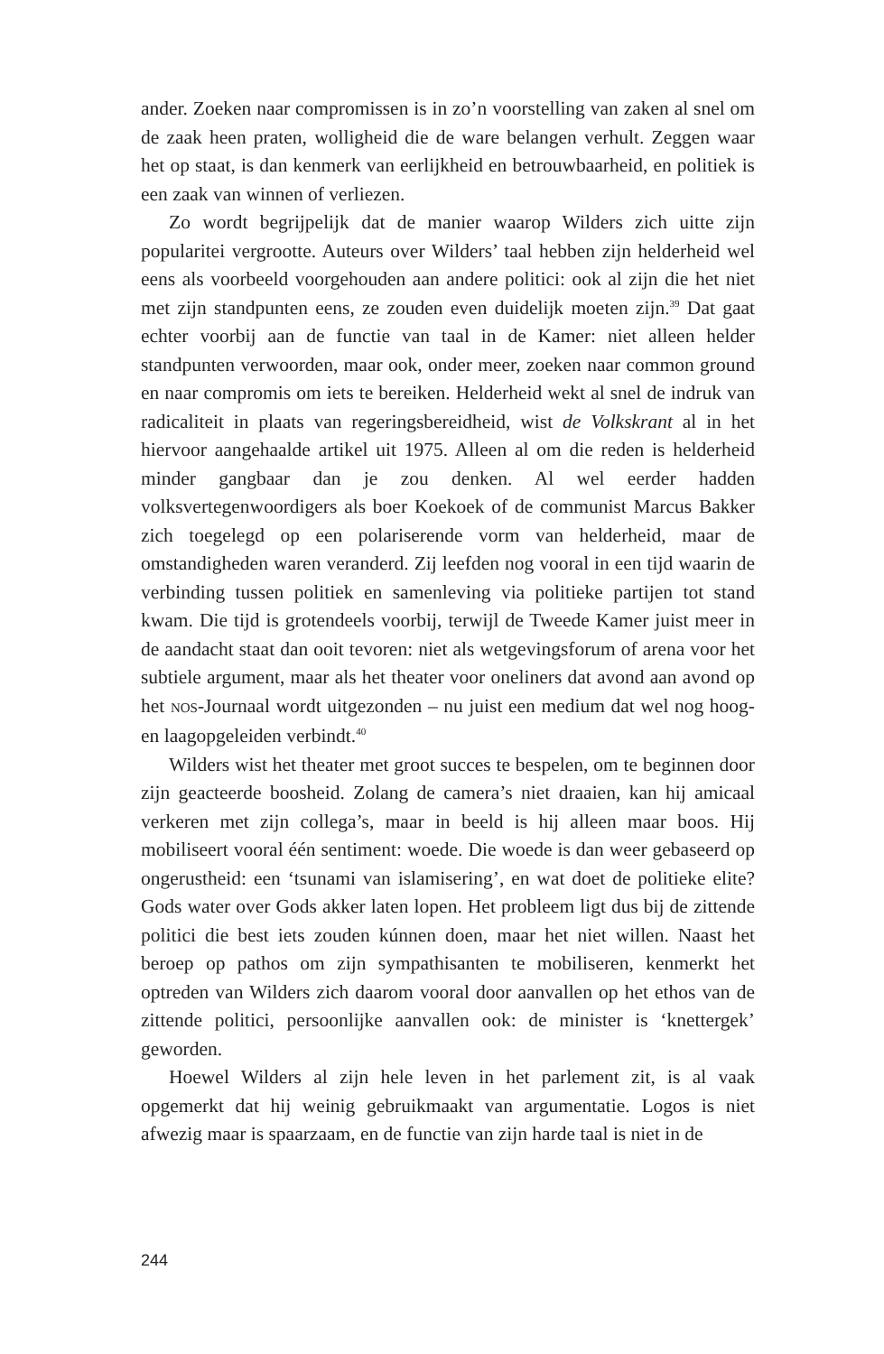ander. Zoeken naar compromissen is in zo’n voorstelling van zaken al snel om de zaak heen praten, wolligheid die de ware belangen verhult. Zeggen waar het op staat, is dan kenmerk van eerlijkheid en betrouwbaarheid, en politiek is een zaak van winnen of verliezen.
Zo wordt begrijpelijk dat de manier waarop Wilders zich uitte zijn popularitei vergrootte. Auteurs over Wilders’ taal hebben zijn helderheid wel eens als voorbeeld voorgehouden aan andere politici: ook al zijn die het niet met zijn standpunten eens, ze zouden even duidelijk moeten zijn.<sup>39</sup> Dat gaat echter voorbij aan de functie van taal in de Kamer: niet alleen helder standpunten verwoorden, maar ook, onder meer, zoeken naar common ground en naar compromis om iets te bereiken. Helderheid wekt al snel de indruk van radicaliteit in plaats van regeringsbereidheid, wist de Volkskrant al in het hiervoor aangehaalde artikel uit 1975. Alleen al om die reden is helderheid minder gangbaar dan je zou denken. Al wel eerder hadden volksvertegenwoordigers als boer Koekoek of de communist Marcus Bakker zich toegelegd op een polariserende vorm van helderheid, maar de omstandigheden waren veranderd. Zij leefden nog vooral in een tijd waarin de verbinding tussen politiek en samenleving via politieke partijen tot stand kwam. Die tijd is grotendeels voorbij, terwijl de Tweede Kamer juist meer in de aandacht staat dan ooit tevoren: niet als wetgevingsforum of arena voor het subtiele argument, maar als het theater voor oneliners dat avond aan avond op het NOS-Journaal wordt uitgezonden – nu juist een medium dat wel nog hoog- en laagopgeleiden verbindt.<sup>40</sup>
Wilders wist het theater met groot succes te bespelen, om te beginnen door zijn geacteerde boosheid. Zolang de camera’s niet draaien, kan hij amicaal verkeren met zijn collega’s, maar in beeld is hij alleen maar boos. Hij mobiliseert vooral één sentiment: woede. Die woede is dan weer gebaseerd op ongerustheid: een ‘tsunami van islamisering’, en wat doet de politieke elite? Gods water over Gods akker laten lopen. Het probleem ligt dus bij de zittende politici die best iets zouden kúnnen doen, maar het niet willen. Naast het beroep op pathos om zijn sympathisanten te mobiliseren, kenmerkt het optreden van Wilders zich daarom vooral door aanvallen op het ethos van de zittende politici, persoonlijke aanvallen ook: de minister is ‘knettergek’ geworden.
Hoewel Wilders al zijn hele leven in het parlement zit, is al vaak opgemerkt dat hij weinig gebruikmaakt van argumentatie. Logos is niet afwezig maar is spaarzaam, en de functie van zijn harde taal is niet in de
244